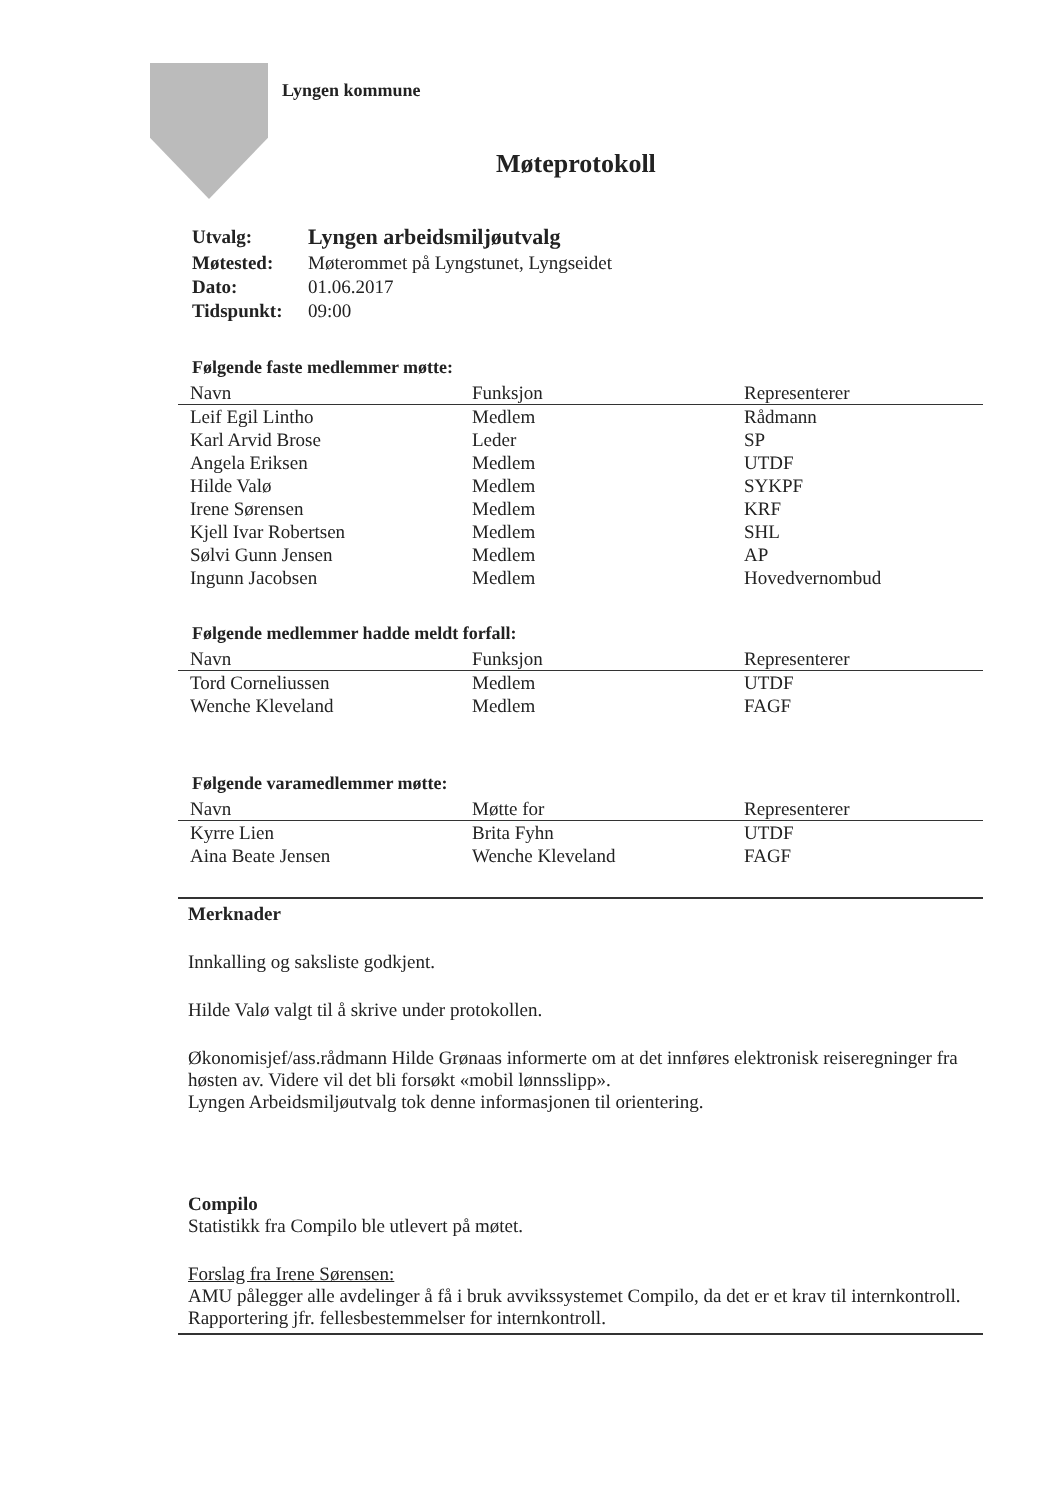Lyngen kommune
Møteprotokoll
| Utvalg: | Lyngen arbeidsmiljøutvalg |
| Møtested: | Møterommet på Lyngstunet, Lyngseidet |
| Dato: | 01.06.2017 |
| Tidspunkt: | 09:00 |
Følgende faste medlemmer møtte:
| Navn | Funksjon | Representerer |
| --- | --- | --- |
| Leif Egil Lintho | Medlem | Rådmann |
| Karl Arvid Brose | Leder | SP |
| Angela Eriksen | Medlem | UTDF |
| Hilde Valø | Medlem | SYKPF |
| Irene Sørensen | Medlem | KRF |
| Kjell Ivar Robertsen | Medlem | SHL |
| Sølvi Gunn Jensen | Medlem | AP |
| Ingunn Jacobsen | Medlem | Hovedvernombud |
Følgende medlemmer hadde meldt forfall:
| Navn | Funksjon | Representerer |
| --- | --- | --- |
| Tord Corneliussen | Medlem | UTDF |
| Wenche Kleveland | Medlem | FAGF |
Følgende varamedlemmer møtte:
| Navn | Møtte for | Representerer |
| --- | --- | --- |
| Kyrre Lien | Brita Fyhn | UTDF |
| Aina Beate Jensen | Wenche Kleveland | FAGF |
Merknader
Innkalling og saksliste godkjent.
Hilde Valø valgt til å skrive under protokollen.
Økonomisjef/ass.rådmann Hilde Grønaas informerte om at det innføres elektronisk reiseregninger fra høsten av. Videre vil det bli forsøkt «mobil lønnsslipp».
Lyngen Arbeidsmiljøutvalg tok denne informasjonen til orientering.
Compilo
Statistikk fra Compilo ble utlevert på møtet.
Forslag fra Irene Sørensen:
AMU pålegger alle avdelinger å få i bruk avvikssystemet Compilo, da det er et krav til internkontroll. Rapportering jfr. fellesbestemmelser for internkontroll.